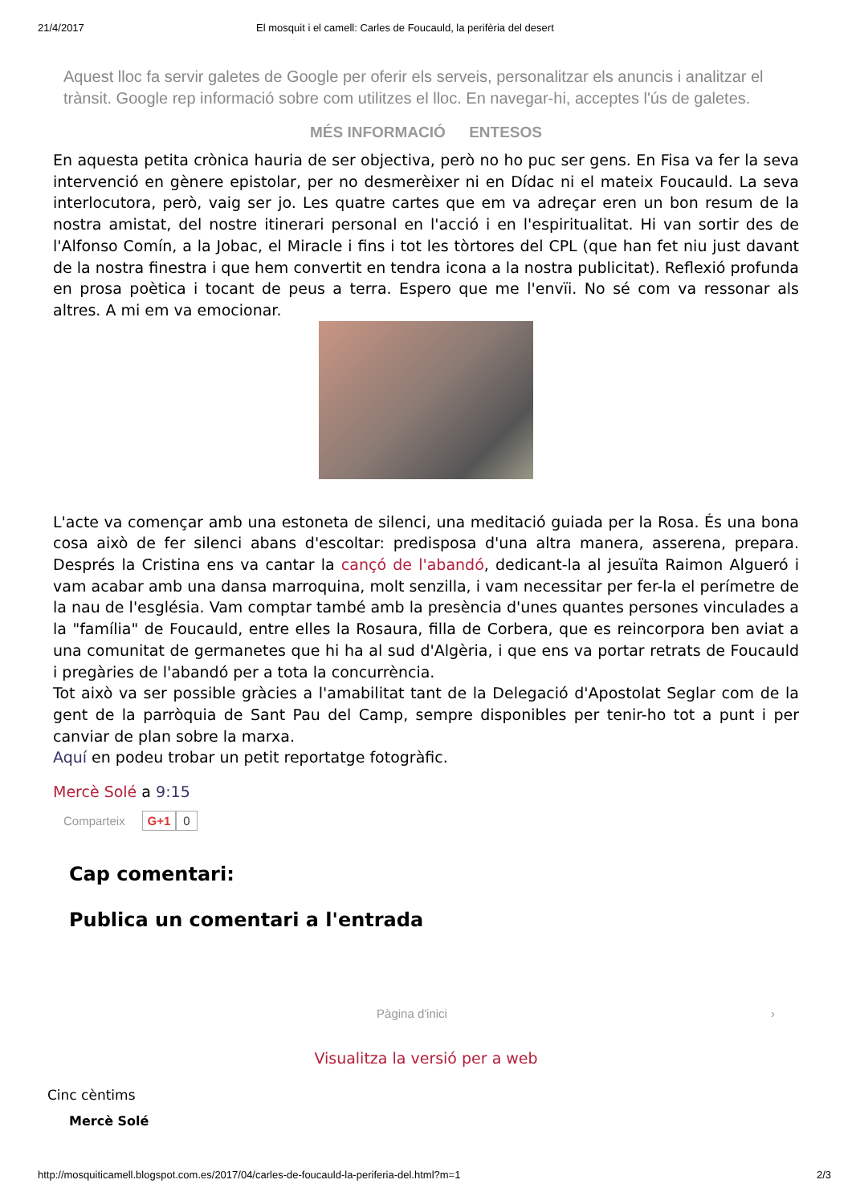21/4/2017 El mosquit i el camell: Carles de Foucauld, la perifèria del desert
Aquest lloc fa servir galetes de Google per oferir els serveis, personalitzar els anuncis i analitzar el trànsit. Google rep informació sobre com utilitzes el lloc. En navegar-hi, acceptes l'ús de galetes.
MÉS INFORMACIÓ ENTESOS
En aquesta petita crònica hauria de ser objectiva, però no ho puc ser gens. En Fisa va fer la seva intervenció en gènere epistolar, per no desmerèixer ni en Dídac ni el mateix Foucauld. La seva interlocutora, però, vaig ser jo. Les quatre cartes que em va adreçar eren un bon resum de la nostra amistat, del nostre itinerari personal en l'acció i en l'espiritualitat. Hi van sortir des de l'Alfonso Comín, a la Jobac, el Miracle i fins i tot les tòrtores del CPL (que han fet niu just davant de la nostra finestra i que hem convertit en tendra icona a la nostra publicitat). Reflexió profunda en prosa poètica i tocant de peus a terra. Espero que me l'envïi. No sé com va ressonar als altres. A mi em va emocionar.
L'acte va començar amb una estoneta de silenci, una meditació guiada per la Rosa. És una bona cosa això de fer silenci abans d'escoltar: predisposa d'una altra manera, asserena, prepara. Després la Cristina ens va cantar la cançó de l'abandó, dedicant-la al jesuïta Raimon Algueró i vam acabar amb una dansa marroquina, molt senzilla, i vam necessitar per fer-la el perímetre de la nau de l'església. Vam comptar també amb la presència d'unes quantes persones vinculades a la "família" de Foucauld, entre elles la Rosaura, filla de Corbera, que es reincorpora ben aviat a una comunitat de germanetes que hi ha al sud d'Algèria, i que ens va portar retrats de Foucauld i pregàries de l'abandó per a tota la concurrència.
Tot això va ser possible gràcies a l'amabilitat tant de la Delegació d'Apostolat Seglar com de la gent de la parròquia de Sant Pau del Camp, sempre disponibles per tenir-ho tot a punt i per canviar de plan sobre la marxa.
Aquí en podeu trobar un petit reportatge fotogràfic.
Mercè Solé a 9:15
Comparteix G+1 0
Cap comentari:
Publica un comentari a l'entrada
Pàgina d'inici ›
Visualitza la versió per a web
Cinc cèntims
Mercè Solé
http://mosquiticamell.blogspot.com.es/2017/04/carles-de-foucauld-la-periferia-del.html?m=1 2/3